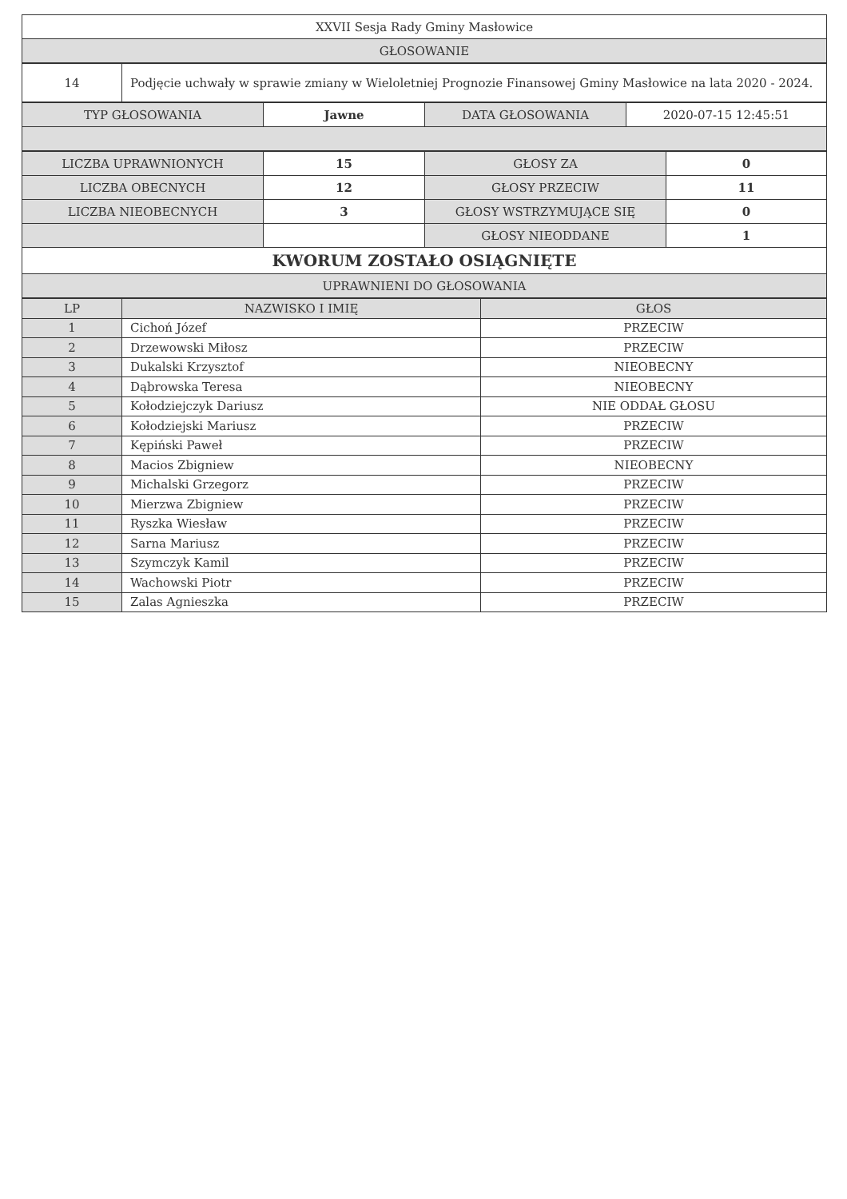| XXVII Sesja Rady Gminy Masłowice |
| GŁOSOWANIE |
| 14 | Podjęcie uchwały w sprawie zmiany w Wieloletniej Prognozie Finansowej Gminy Masłowice na lata 2020 - 2024. |
| TYP GŁOSOWANIA | Jawne | DATA GŁOSOWANIA | 2020-07-15 12:45:51 |
| LICZBA UPRAWNIONYCH | 15 | GŁOSY ZA | 0 |
| LICZBA OBECNYCH | 12 | GŁOSY PRZECIW | 11 |
| LICZBA NIEOBECNYCH | 3 | GŁOSY WSTRZYMUJĄCE SIĘ | 0 |
| | | GŁOSY NIEODDANE | 1 |
| KWORUM ZOSTAŁO OSIĄGNIĘTE | | | |
| UPRAWNIENI DO GŁOSOWANIA | | | |
| LP | NAZWISKO I IMIĘ | GŁOS |
| --- | --- | --- |
| 1 | Cichoń Józef | PRZECIW |
| 2 | Drzewowski Miłosz | PRZECIW |
| 3 | Dukalski Krzysztof | NIEOBECNY |
| 4 | Dąbrowska Teresa | NIEOBECNY |
| 5 | Kołodziejczyk Dariusz | NIE ODDAŁ GŁOSU |
| 6 | Kołodziejski Mariusz | PRZECIW |
| 7 | Kępiński Paweł | PRZECIW |
| 8 | Macios Zbigniew | NIEOBECNY |
| 9 | Michalski Grzegorz | PRZECIW |
| 10 | Mierzwa Zbigniew | PRZECIW |
| 11 | Ryszka Wiesław | PRZECIW |
| 12 | Sarna Mariusz | PRZECIW |
| 13 | Szymczyk Kamil | PRZECIW |
| 14 | Wachowski Piotr | PRZECIW |
| 15 | Zalas Agnieszka | PRZECIW |